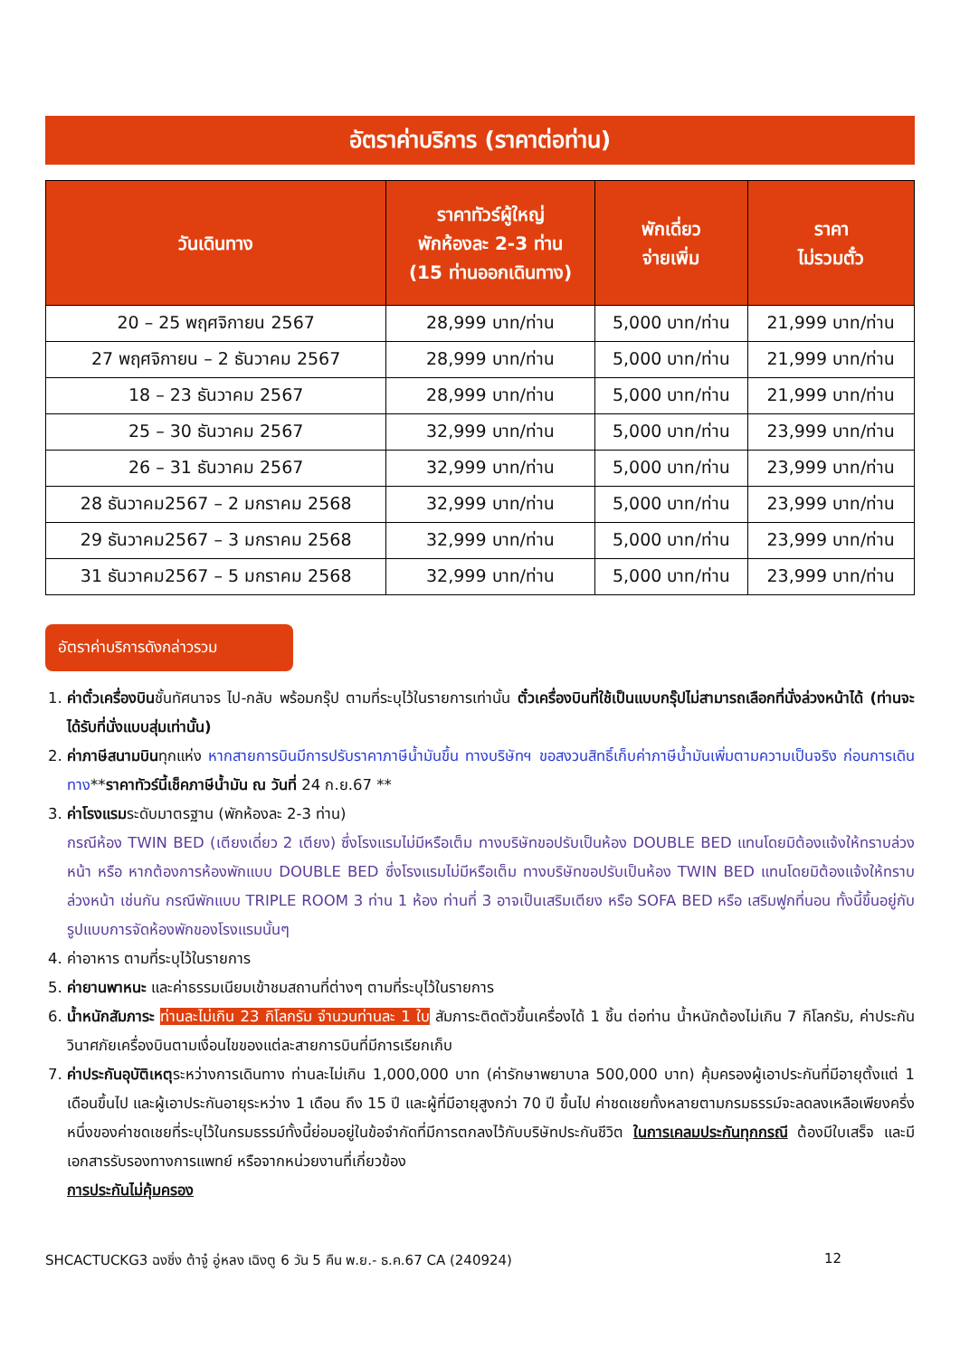อัตราค่าบริการ (ราคาต่อท่าน)
| วันเดินทาง | ราคาทัวร์ผู้ใหญ่ พักห้องละ 2-3 ท่าน (15 ท่านออกเดินทาง) | พักเดี่ยว จ่ายเพิ่ม | ราคา ไม่รวมตั๋ว |
| --- | --- | --- | --- |
| 20 – 25 พฤศจิกายน 2567 | 28,999 บาท/ท่าน | 5,000 บาท/ท่าน | 21,999 บาท/ท่าน |
| 27 พฤศจิกายน – 2 ธันวาคม 2567 | 28,999 บาท/ท่าน | 5,000 บาท/ท่าน | 21,999 บาท/ท่าน |
| 18 – 23 ธันวาคม 2567 | 28,999 บาท/ท่าน | 5,000 บาท/ท่าน | 21,999 บาท/ท่าน |
| 25 – 30 ธันวาคม 2567 | 32,999 บาท/ท่าน | 5,000 บาท/ท่าน | 23,999 บาท/ท่าน |
| 26 – 31 ธันวาคม 2567 | 32,999 บาท/ท่าน | 5,000 บาท/ท่าน | 23,999 บาท/ท่าน |
| 28 ธันวาคม2567 – 2 มกราคม 2568 | 32,999 บาท/ท่าน | 5,000 บาท/ท่าน | 23,999 บาท/ท่าน |
| 29 ธันวาคม2567 – 3 มกราคม 2568 | 32,999 บาท/ท่าน | 5,000 บาท/ท่าน | 23,999 บาท/ท่าน |
| 31 ธันวาคม2567 – 5 มกราคม 2568 | 32,999 บาท/ท่าน | 5,000 บาท/ท่าน | 23,999 บาท/ท่าน |
อัตราค่าบริการดังกล่าวรวม
1. ค่าตั๋วเครื่องบินชั้นทัศนาจร ไป-กลับ พร้อมกรุ๊ป ตามที่ระบุไว้ในรายการเท่านั้น ตั๋วเครื่องบินที่ใช้เป็นแบบกรุ๊ปไม่สามารถเลือกที่นั่งล่วงหน้าได้ (ท่านจะได้รับที่นั่งแบบสุ่มเท่านั้น)
2. ค่าภาษีสนามบินทุกแห่ง หากสายการบินมีการปรับราคาภาษีน้ำมันขึ้น ทางบริษัทฯ ขอสงวนสิทธิ์เก็บค่าภาษีน้ำมันเพิ่มตามความเป็นจริง ก่อนการเดินทาง**ราคาทัวร์นี้เช็คภาษีน้ำมัน ณ วันที่ 24 ก.ย.67 **
3. ค่าโรงแรมระดับมาตรฐาน (พักห้องละ 2-3 ท่าน)
กรณีห้อง TWIN BED (เตียงเดี่ยว 2 เตียง) ซึ่งโรงแรมไม่มีหรือเต็ม ทางบริษัทขอปรับเป็นห้อง DOUBLE BED แทนโดยมิต้องแจ้งให้ทราบล่วงหน้า หรือ หากต้องการห้องพักแบบ DOUBLE BED ซึ่งโรงแรมไม่มีหรือเต็ม ทางบริษัทขอปรับเป็นห้อง TWIN BED แทนโดยมิต้องแจ้งให้ทราบล่วงหน้า เช่นกัน กรณีพักแบบ TRIPLE ROOM 3 ท่าน 1 ห้อง ท่านที่ 3 อาจเป็นเสริมเตียง หรือ SOFA BED หรือ เสริมฟูกที่นอน ทั้งนี้ขึ้นอยู่กับรูปแบบการจัดห้องพักของโรงแรมนั้นๆ
4. ค่าอาหาร ตามที่ระบุไว้ในรายการ
5. ค่ายานพาหนะ และค่าธรรมเนียมเข้าชมสถานที่ต่างๆ ตามที่ระบุไว้ในรายการ
6. น้ำหนักสัมภาระ ท่านละไม่เกิน 23 กิโลกรัม จำนวนท่านละ 1 ใบ สัมภาระติดตัวขึ้นเครื่องได้ 1 ชิ้น ต่อท่าน น้ำหนักต้องไม่เกิน 7 กิโลกรัม, ค่าประกันวินาศภัยเครื่องบินตามเงื่อนไขของแต่ละสายการบินที่มีการเรียกเก็บ
7. ค่าประกันอุบัติเหตุระหว่างการเดินทาง ท่านละไม่เกิน 1,000,000 บาท (ค่ารักษาพยาบาล 500,000 บาท) คุ้มครองผู้เอาประกันที่มีอายุตั้งแต่ 1 เดือนขึ้นไป และผู้เอาประกันอายุระหว่าง 1 เดือน ถึง 15 ปี และผู้ที่มีอายุสูงกว่า 70 ปี ขึ้นไป ค่าชดเชยทั้งหลายตามกรมธรรม์จะลดลงเหลือเพียงครึ่งหนึ่งของค่าชดเชยที่ระบุไว้ในกรมธรรม์ทั้งนี้ย่อมอยู่ในข้อจำกัดที่มีการตกลงไว้กับบริษัทประกันชีวิต ในการเคลมประกันทุกกรณี ต้องมีใบเสร็จ และมีเอกสารรับรองทางการแพทย์ หรือจากหน่วยงานที่เกี่ยวข้อง
การประกันไม่คุ้มครอง
SHCACTUCKG3 ฉงชิ่ง ต้าจู๋ อู่หลง เฉิงตู 6 วัน 5 คืน พ.ย.- ธ.ค.67 CA (240924) 12